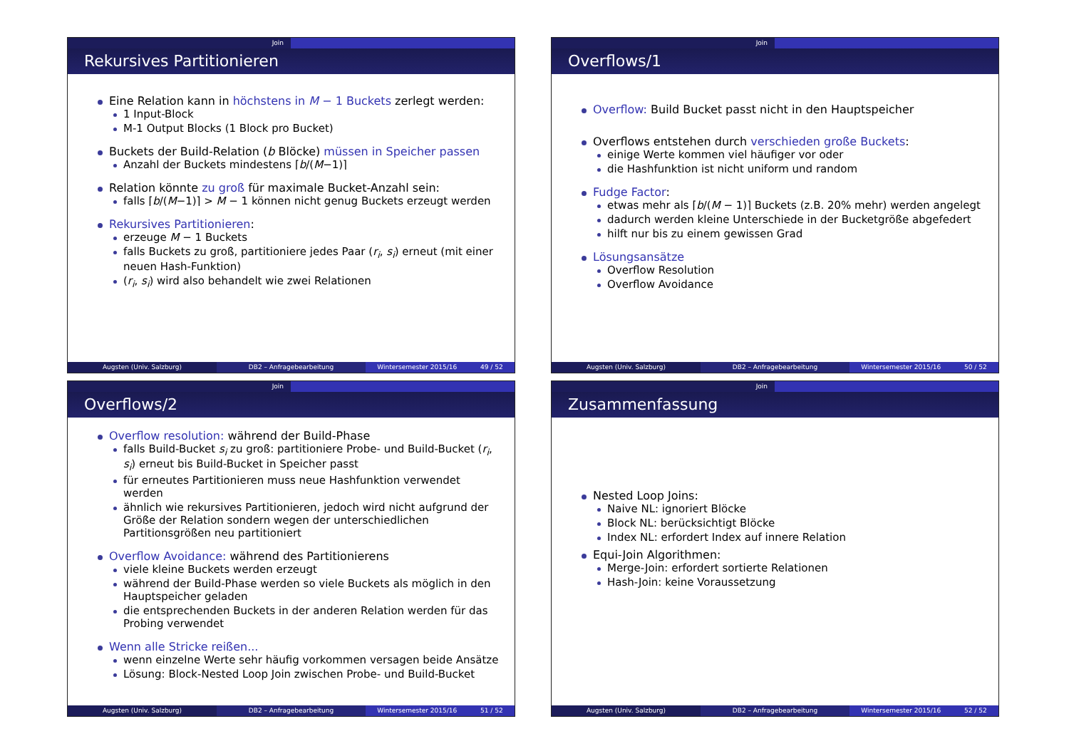Join
Rekursives Partitionieren
Eine Relation kann in höchstens in M − 1 Buckets zerlegt werden:
1 Input-Block
M-1 Output Blocks (1 Block pro Bucket)
Buckets der Build-Relation (b Blöcke) müssen in Speicher passen
Anzahl der Buckets mindestens ⌈b/(M−1)⌉
Relation könnte zu groß für maximale Bucket-Anzahl sein:
falls ⌈b/(M−1)⌉ > M − 1 können nicht genug Buckets erzeugt werden
Rekursives Partitionieren:
erzeuge M − 1 Buckets
falls Buckets zu groß, partitioniere jedes Paar (r<sub>i</sub>, s<sub>i</sub>) erneut (mit einer neuen Hash-Funktion)
(r<sub>i</sub>, s<sub>i</sub>) wird also behandelt wie zwei Relationen
Augsten (Univ. Salzburg) DB2 – Anfragebearbeitung Wintersemester 2015/16 49 / 52
Join
Overflows/1
Overflow: Build Bucket passt nicht in den Hauptspeicher
Overflows entstehen durch verschieden große Buckets:
einige Werte kommen viel häufiger vor oder
die Hashfunktion ist nicht uniform und random
Fudge Factor:
etwas mehr als ⌈b/(M − 1)⌉ Buckets (z.B. 20% mehr) werden angelegt
dadurch werden kleine Unterschiede in der Bucketgröße abgefedert
hilft nur bis zu einem gewissen Grad
Lösungsansätze
Overflow Resolution
Overflow Avoidance
Augsten (Univ. Salzburg) DB2 – Anfragebearbeitung Wintersemester 2015/16 50 / 52
Join
Overflows/2
Overflow resolution: während der Build-Phase
falls Build-Bucket s<sub>i</sub> zu groß: partitioniere Probe- und Build-Bucket (r<sub>i</sub>, s<sub>i</sub>) erneut bis Build-Bucket in Speicher passt
für erneutes Partitionieren muss neue Hashfunktion verwendet werden
ähnlich wie rekursives Partitionieren, jedoch wird nicht aufgrund der Größe der Relation sondern wegen der unterschiedlichen Partitionsgrößen neu partitioniert
Overflow Avoidance: während des Partitionierens
viele kleine Buckets werden erzeugt
während der Build-Phase werden so viele Buckets als möglich in den Hauptspeicher geladen
die entsprechenden Buckets in der anderen Relation werden für das Probing verwendet
Wenn alle Stricke reißen...
wenn einzelne Werte sehr häufig vorkommen versagen beide Ansätze
Lösung: Block-Nested Loop Join zwischen Probe- und Build-Bucket
Augsten (Univ. Salzburg) DB2 – Anfragebearbeitung Wintersemester 2015/16 51 / 52
Join
Zusammenfassung
Nested Loop Joins:
Naive NL: ignoriert Blöcke
Block NL: berücksichtigt Blöcke
Index NL: erfordert Index auf innere Relation
Equi-Join Algorithmen:
Merge-Join: erfordert sortierte Relationen
Hash-Join: keine Voraussetzung
Augsten (Univ. Salzburg) DB2 – Anfragebearbeitung Wintersemester 2015/16 52 / 52